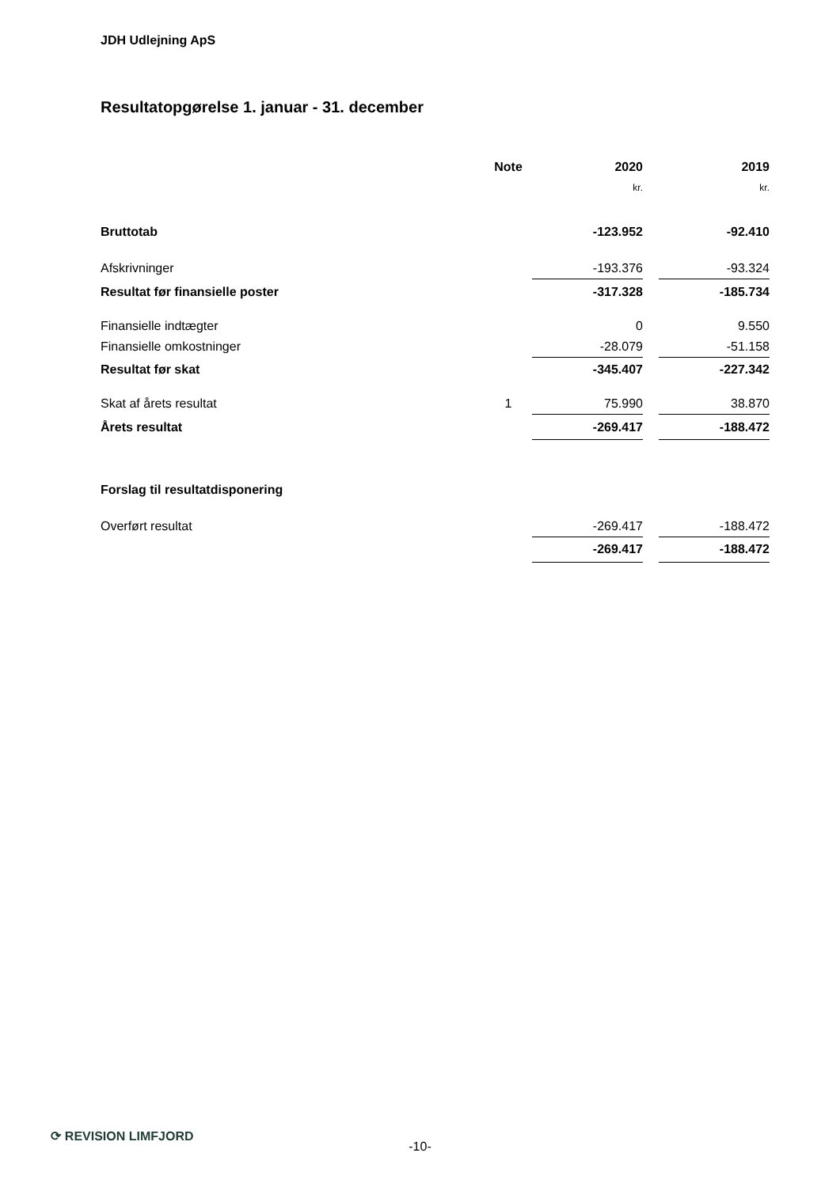JDH Udlejning ApS
Resultatopgørelse 1. januar - 31. december
| | Note | 2020 | | 2019 |
| --- | --- | --- | --- | --- |
| | | kr. | | kr. |
| Bruttotab | | -123.952 | | -92.410 |
| Afskrivninger | | -193.376 | | -93.324 |
| Resultat før finansielle poster | | -317.328 | | -185.734 |
| Finansielle indtægter | | 0 | | 9.550 |
| Finansielle omkostninger | | -28.079 | | -51.158 |
| Resultat før skat | | -345.407 | | -227.342 |
| Skat af årets resultat | 1 | 75.990 | | 38.870 |
| Årets resultat | | -269.417 | | -188.472 |
| Forslag til resultatdisponering | | | | |
| Overført resultat | | -269.417 | | -188.472 |
| | | -269.417 | | -188.472 |
⟳ REVISION LIMFJORD
-10-